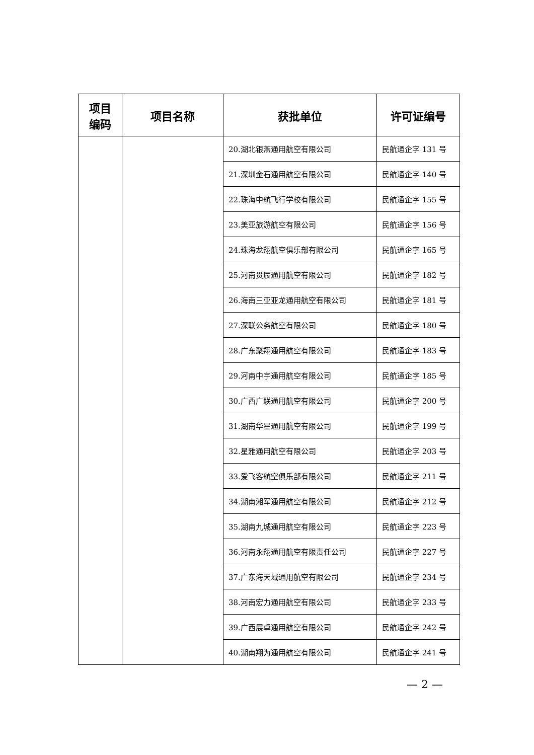| 项目 编码 | 项目名称 | 获批单位 | 许可证编号 |
| --- | --- | --- | --- |
| | | 20.湖北银燕通用航空有限公司 | 民航通企字 131 号 |
| | | 21.深圳金石通用航空有限公司 | 民航通企字 140 号 |
| | | 22.珠海中航飞行学校有限公司 | 民航通企字 155 号 |
| | | 23.美亚旅游航空有限公司 | 民航通企字 156 号 |
| | | 24.珠海龙翔航空俱乐部有限公司 | 民航通企字 165 号 |
| | | 25.河南贯辰通用航空有限公司 | 民航通企字 182 号 |
| | | 26.海南三亚亚龙通用航空有限公司 | 民航通企字 181 号 |
| | | 27.深联公务航空有限公司 | 民航通企字 180 号 |
| | | 28.广东聚翔通用航空有限公司 | 民航通企字 183 号 |
| | | 29.河南中宇通用航空有限公司 | 民航通企字 185 号 |
| | | 30.广西广联通用航空有限公司 | 民航通企字 200 号 |
| | | 31.湖南华星通用航空有限公司 | 民航通企字 199 号 |
| | | 32.星雅通用航空有限公司 | 民航通企字 203 号 |
| | | 33.爱飞客航空俱乐部有限公司 | 民航通企字 211 号 |
| | | 34.湖南湘军通用航空有限公司 | 民航通企字 212 号 |
| | | 35.湖南九城通用航空有限公司 | 民航通企字 223 号 |
| | | 36.河南永翔通用航空有限责任公司 | 民航通企字 227 号 |
| | | 37.广东海天域通用航空有限公司 | 民航通企字 234 号 |
| | | 38.河南宏力通用航空有限公司 | 民航通企字 233 号 |
| | | 39.广西展卓通用航空有限公司 | 民航通企字 242 号 |
| | | 40.湖南翔为通用航空有限公司 | 民航通企字 241 号 |
— 2 —